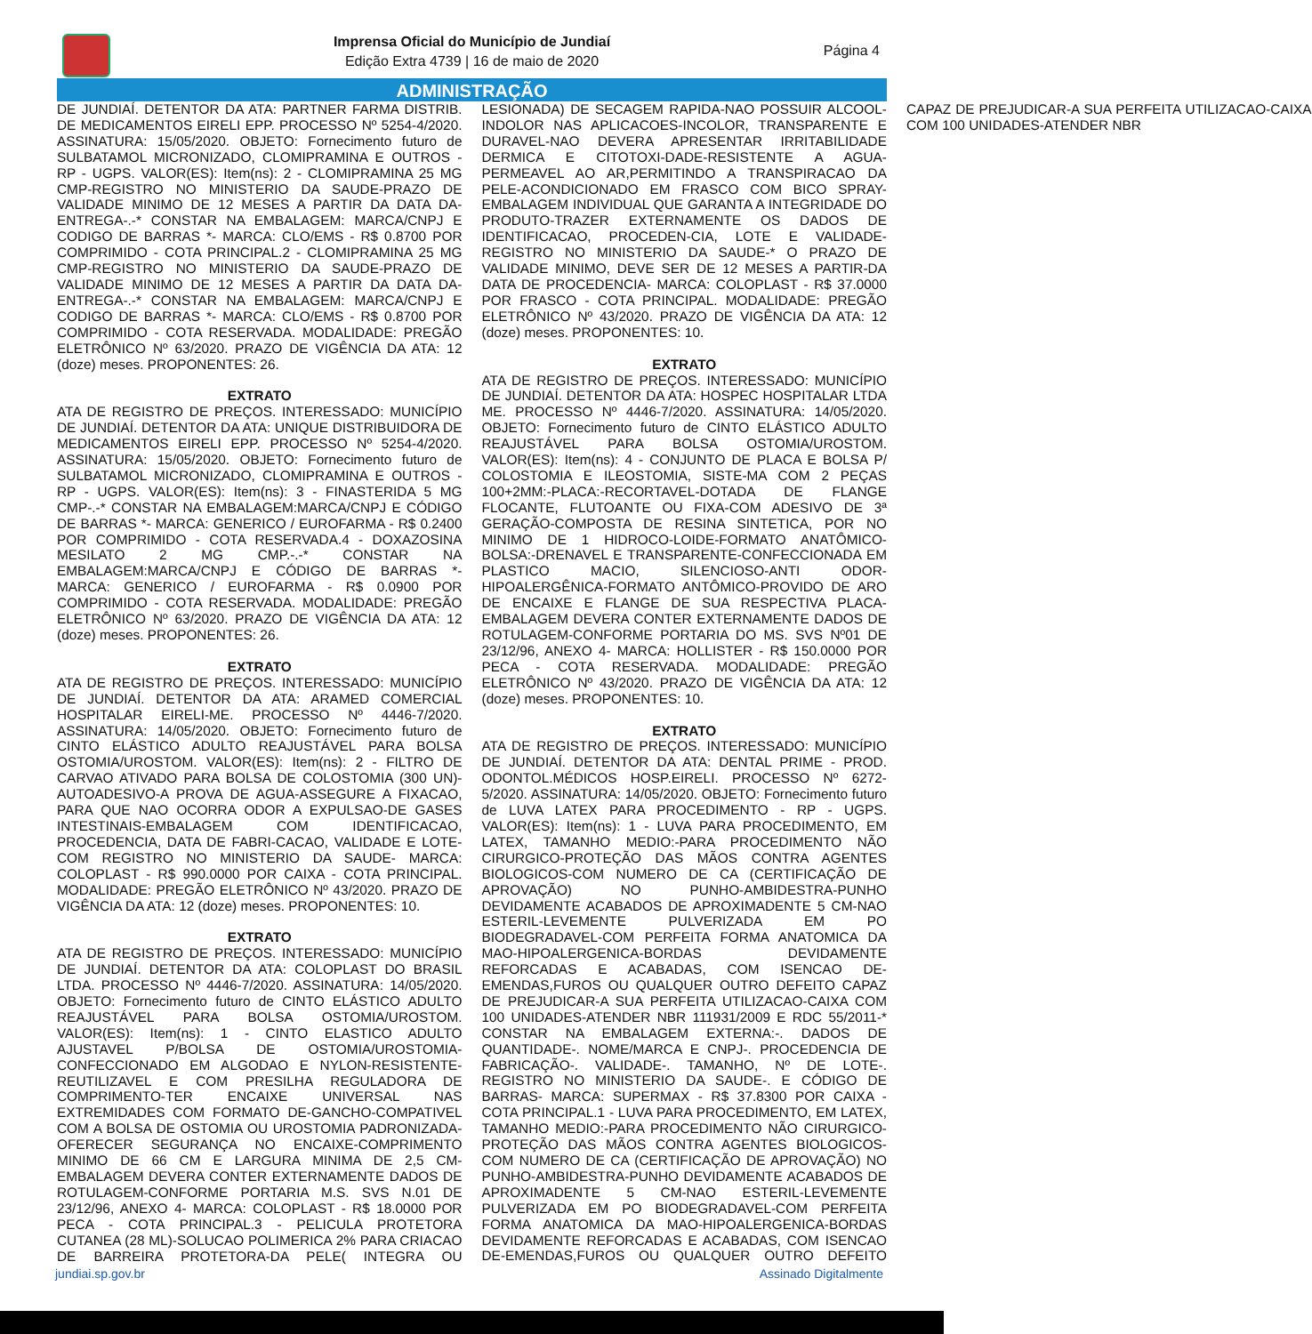Imprensa Oficial do Município de Jundiaí
Edição Extra 4739 | 16 de maio de 2020
Página 4
ADMINISTRAÇÃO
DE JUNDIAÍ. DETENTOR DA ATA: PARTNER FARMA DISTRIB. DE MEDICAMENTOS EIRELI EPP. PROCESSO Nº 5254-4/2020. ASSINATURA: 15/05/2020. OBJETO: Fornecimento futuro de SULBATAMOL MICRONIZADO, CLOMIPRAMINA E OUTROS - RP - UGPS. VALOR(ES): Item(ns): 2 - CLOMIPRAMINA 25 MG CMP-REGISTRO NO MINISTERIO DA SAUDE-PRAZO DE VALIDADE MINIMO DE 12 MESES A PARTIR DA DATA DA-ENTREGA-.-* CONSTAR NA EMBALAGEM: MARCA/CNPJ E CODIGO DE BARRAS *- MARCA: CLO/EMS - R$ 0.8700 POR COMPRIMIDO - COTA PRINCIPAL.2 - CLOMIPRAMINA 25 MG CMP-REGISTRO NO MINISTERIO DA SAUDE-PRAZO DE VALIDADE MINIMO DE 12 MESES A PARTIR DA DATA DA-ENTREGA-.-* CONSTAR NA EMBALAGEM: MARCA/CNPJ E CODIGO DE BARRAS *- MARCA: CLO/EMS - R$ 0.8700 POR COMPRIMIDO - COTA RESERVADA. MODALIDADE: PREGÃO ELETRÔNICO Nº 63/2020. PRAZO DE VIGÊNCIA DA ATA: 12 (doze) meses. PROPONENTES: 26.
EXTRATO
ATA DE REGISTRO DE PREÇOS. INTERESSADO: MUNICÍPIO DE JUNDIAÍ. DETENTOR DA ATA: UNIQUE DISTRIBUIDORA DE MEDICAMENTOS EIRELI EPP. PROCESSO Nº 5254-4/2020. ASSINATURA: 15/05/2020. OBJETO: Fornecimento futuro de SULBATAMOL MICRONIZADO, CLOMIPRAMINA E OUTROS - RP - UGPS. VALOR(ES): Item(ns): 3 - FINASTERIDA 5 MG CMP-.-* CONSTAR NA EMBALAGEM:MARCA/CNPJ E CÓDIGO DE BARRAS *- MARCA: GENERICO / EUROFARMA - R$ 0.2400 POR COMPRIMIDO - COTA RESERVADA.4 - DOXAZOSINA MESILATO 2 MG CMP.-.-* CONSTAR NA EMBALAGEM:MARCA/CNPJ E CÓDIGO DE BARRAS *- MARCA: GENERICO / EUROFARMA - R$ 0.0900 POR COMPRIMIDO - COTA RESERVADA. MODALIDADE: PREGÃO ELETRÔNICO Nº 63/2020. PRAZO DE VIGÊNCIA DA ATA: 12 (doze) meses. PROPONENTES: 26.
EXTRATO
ATA DE REGISTRO DE PREÇOS. INTERESSADO: MUNICÍPIO DE JUNDIAÍ. DETENTOR DA ATA: ARAMED COMERCIAL HOSPITALAR EIRELI-ME. PROCESSO Nº 4446-7/2020. ASSINATURA: 14/05/2020. OBJETO: Fornecimento futuro de CINTO ELÁSTICO ADULTO REAJUSTÁVEL PARA BOLSA OSTOMIA/UROSTOM. VALOR(ES): Item(ns): 2 - FILTRO DE CARVAO ATIVADO PARA BOLSA DE COLOSTOMIA (300 UN)-AUTOADESIVO-A PROVA DE AGUA-ASSEGURE A FIXACAO, PARA QUE NAO OCORRA ODOR A EXPULSAO-DE GASES INTESTINAIS-EMBALAGEM COM IDENTIFICACAO, PROCEDENCIA, DATA DE FABRI-CACAO, VALIDADE E LOTE-COM REGISTRO NO MINISTERIO DA SAUDE- MARCA: COLOPLAST - R$ 990.0000 POR CAIXA - COTA PRINCIPAL. MODALIDADE: PREGÃO ELETRÔNICO Nº 43/2020. PRAZO DE VIGÊNCIA DA ATA: 12 (doze) meses. PROPONENTES: 10.
EXTRATO
ATA DE REGISTRO DE PREÇOS. INTERESSADO: MUNICÍPIO DE JUNDIAÍ. DETENTOR DA ATA: COLOPLAST DO BRASIL LTDA. PROCESSO Nº 4446-7/2020. ASSINATURA: 14/05/2020. OBJETO: Fornecimento futuro de CINTO ELÁSTICO ADULTO REAJUSTÁVEL PARA BOLSA OSTOMIA/UROSTOM. VALOR(ES): Item(ns): 1 - CINTO ELASTICO ADULTO AJUSTAVEL P/BOLSA DE OSTOMIA/UROSTOMIA-CONFECCIONADO EM ALGODAO E NYLON-RESISTENTE-REUTILIZAVEL E COM PRESILHA REGULADORA DE COMPRIMENTO-TER ENCAIXE UNIVERSAL NAS EXTREMIDADES COM FORMATO DE-GANCHO-COMPATIVEL COM A BOLSA DE OSTOMIA OU UROSTOMIA PADRONIZADA-OFERECER SEGURANÇA NO ENCAIXE-COMPRIMENTO MINIMO DE 66 CM E LARGURA MINIMA DE 2,5 CM-EMBALAGEM DEVERA CONTER EXTERNAMENTE DADOS DE ROTULAGEM-CONFORME PORTARIA M.S. SVS N.01 DE 23/12/96, ANEXO 4- MARCA: COLOPLAST - R$ 18.0000 POR PECA - COTA PRINCIPAL.3 - PELICULA PROTETORA CUTANEA (28 ML)-SOLUCAO POLIMERICA 2% PARA CRIACAO DE BARREIRA PROTETORA-DA PELE( INTEGRA OU LESIONADA) DE SECAGEM RAPIDA-NAO POSSUIR ALCOOL-INDOLOR NAS APLICACOES-INCOLOR, TRANSPARENTE E DURAVEL-NAO DEVERA APRESENTAR IRRITABILIDADE DERMICA E CITOTOXI-DADE-RESISTENTE A AGUA-PERMEAVEL AO AR,PERMITINDO A TRANSPIRACAO DA PELE-ACONDICIONADO EM FRASCO COM BICO SPRAY-EMBALAGEM INDIVIDUAL QUE GARANTA A INTEGRIDADE DO PRODUTO-TRAZER EXTERNAMENTE OS DADOS DE IDENTIFICACAO, PROCEDEN-CIA, LOTE E VALIDADE-REGISTRO NO MINISTERIO DA SAUDE-* O PRAZO DE VALIDADE MINIMO, DEVE SER DE 12 MESES A PARTIR-DA DATA DE PROCEDENCIA- MARCA: COLOPLAST - R$ 37.0000 POR FRASCO - COTA PRINCIPAL. MODALIDADE: PREGÃO ELETRÔNICO Nº 43/2020. PRAZO DE VIGÊNCIA DA ATA: 12 (doze) meses. PROPONENTES: 10.
EXTRATO
ATA DE REGISTRO DE PREÇOS. INTERESSADO: MUNICÍPIO DE JUNDIAÍ. DETENTOR DA ATA: HOSPEC HOSPITALAR LTDA ME. PROCESSO Nº 4446-7/2020. ASSINATURA: 14/05/2020. OBJETO: Fornecimento futuro de CINTO ELÁSTICO ADULTO REAJUSTÁVEL PARA BOLSA OSTOMIA/UROSTOM. VALOR(ES): Item(ns): 4 - CONJUNTO DE PLACA E BOLSA P/ COLOSTOMIA E ILEOSTOMIA, SISTE-MA COM 2 PEÇAS 100+2MM:-PLACA:-RECORTAVEL-DOTADA DE FLANGE FLOCANTE, FLUTOANTE OU FIXA-COM ADESIVO DE 3ª GERAÇÃO-COMPOSTA DE RESINA SINTETICA, POR NO MINIMO DE 1 HIDROCO-LOIDE-FORMATO ANATÔMICO-BOLSA:-DRENAVEL E TRANSPARENTE-CONFECCIONADA EM PLASTICO MACIO, SILENCIOSO-ANTI ODOR-HIPOALERGÊNICA-FORMATO ANTÔMICO-PROVIDO DE ARO DE ENCAIXE E FLANGE DE SUA RESPECTIVA PLACA-EMBALAGEM DEVERA CONTER EXTERNAMENTE DADOS DE ROTULAGEM-CONFORME PORTARIA DO MS. SVS Nº01 DE 23/12/96, ANEXO 4- MARCA: HOLLISTER - R$ 150.0000 POR PECA - COTA RESERVADA. MODALIDADE: PREGÃO ELETRÔNICO Nº 43/2020. PRAZO DE VIGÊNCIA DA ATA: 12 (doze) meses. PROPONENTES: 10.
EXTRATO
ATA DE REGISTRO DE PREÇOS. INTERESSADO: MUNICÍPIO DE JUNDIAÍ. DETENTOR DA ATA: DENTAL PRIME - PROD. ODONTOL.MÉDICOS HOSP.EIRELI. PROCESSO Nº 6272-5/2020. ASSINATURA: 14/05/2020. OBJETO: Fornecimento futuro de LUVA LATEX PARA PROCEDIMENTO - RP - UGPS. VALOR(ES): Item(ns): 1 - LUVA PARA PROCEDIMENTO, EM LATEX, TAMANHO MEDIO:-PARA PROCEDIMENTO NÃO CIRURGICO-PROTEÇÃO DAS MÃOS CONTRA AGENTES BIOLOGICOS-COM NUMERO DE CA (CERTIFICAÇÃO DE APROVAÇÃO) NO PUNHO-AMBIDESTRA-PUNHO DEVIDAMENTE ACABADOS DE APROXIMADENTE 5 CM-NAO ESTERIL-LEVEMENTE PULVERIZADA EM PO BIODEGRADAVEL-COM PERFEITA FORMA ANATOMICA DA MAO-HIPOALERGENICA-BORDAS DEVIDAMENTE REFORCADAS E ACABADAS, COM ISENCAO DE-EMENDAS,FUROS OU QUALQUER OUTRO DEFEITO CAPAZ DE PREJUDICAR-A SUA PERFEITA UTILIZACAO-CAIXA COM 100 UNIDADES-ATENDER NBR 111931/2009 E RDC 55/2011-* CONSTAR NA EMBALAGEM EXTERNA:-. DADOS DE QUANTIDADE-. NOME/MARCA E CNPJ-. PROCEDENCIA DE FABRICAÇÃO-. VALIDADE-. TAMANHO, Nº DE LOTE-. REGISTRO NO MINISTERIO DA SAUDE-. E CÓDIGO DE BARRAS- MARCA: SUPERMAX - R$ 37.8300 POR CAIXA - COTA PRINCIPAL.1 - LUVA PARA PROCEDIMENTO, EM LATEX, TAMANHO MEDIO:-PARA PROCEDIMENTO NÃO CIRURGICO-PROTEÇÃO DAS MÃOS CONTRA AGENTES BIOLOGICOS-COM NUMERO DE CA (CERTIFICAÇÃO DE APROVAÇÃO) NO PUNHO-AMBIDESTRA-PUNHO DEVIDAMENTE ACABADOS DE APROXIMADENTE 5 CM-NAO ESTERIL-LEVEMENTE PULVERIZADA EM PO BIODEGRADAVEL-COM PERFEITA FORMA ANATOMICA DA MAO-HIPOALERGENICA-BORDAS DEVIDAMENTE REFORCADAS E ACABADAS, COM ISENCAO DE-EMENDAS,FUROS OU QUALQUER OUTRO DEFEITO CAPAZ DE PREJUDICAR-A SUA PERFEITA UTILIZACAO-CAIXA COM 100 UNIDADES-ATENDER NBR
jundiai.sp.gov.br Assinado Digitalmente